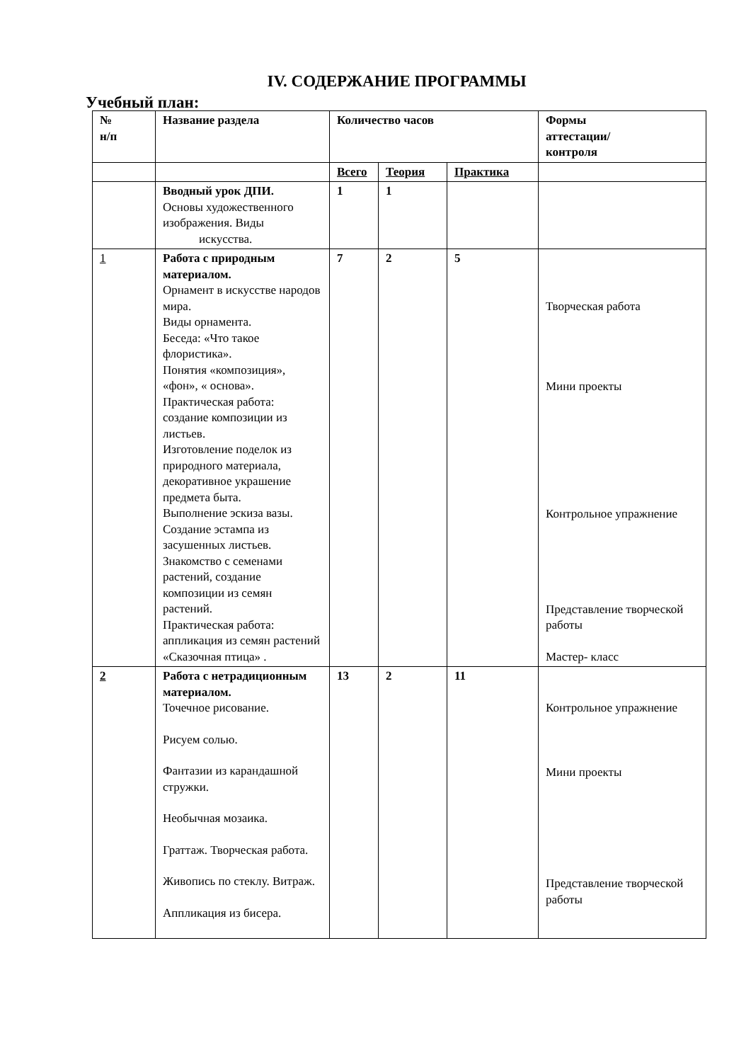IV. СОДЕРЖАНИЕ ПРОГРАММЫ
Учебный план:
| № н/п | Название раздела | Количество часов | | | Формы аттестации/ контроля |
| --- | --- | --- | --- | --- | --- |
| | | Всего | Теория | Практика | |
| | Вводный урок ДПИ. Основы художественного изображения. Виды искусства. | 1 | 1 | | |
| 1 | Работа с природным материалом. Орнамент в искусстве народов мира. Виды орнамента. Беседа: «Что такое флористика». Понятия «композиция», «фон», « основа». Практическая работа: создание композиции из листьев. Изготовление поделок из природного материала, декоративное украшение предмета быта. Выполнение эскиза вазы. Создание эстампа из засушенных листьев. Знакомство с семенами растений, создание композиции из семян растений. Практическая работа: аппликация из семян растений «Сказочная птица» . | 7 | 2 | 5 | Творческая работа Мини проекты Контрольное упражнение Представление творческой работы Мастер- класс |
| 2 | Работа с нетрадиционным материалом. Точечное рисование. Рисуем солью. Фантазии из карандашной стружки. Необычная мозаика. Граттаж. Творческая работа. Живопись по стеклу. Витраж. Аппликация из бисера. | 13 | 2 | 11 | Контрольное упражнение Мини проекты Представление творческой работы |